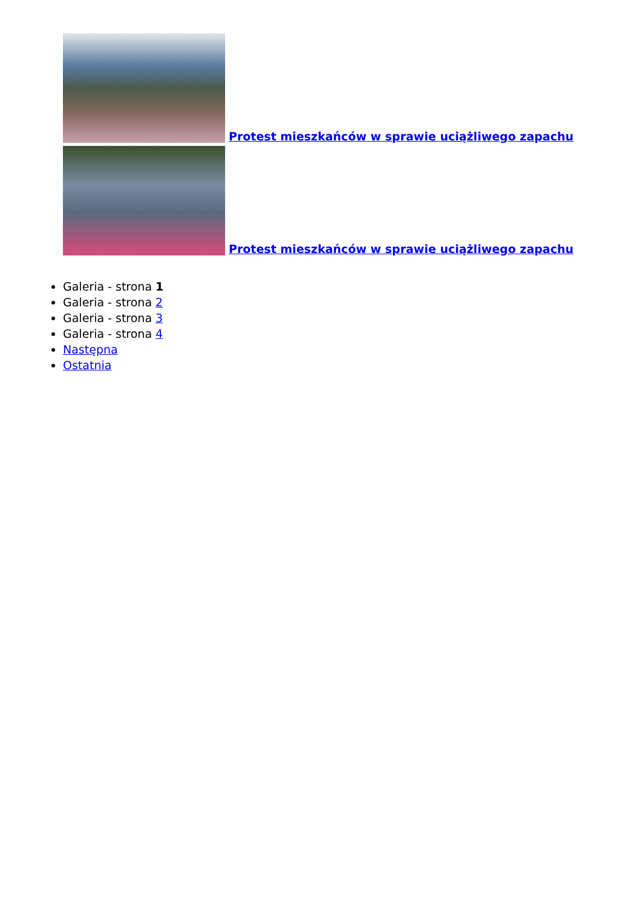Protest mieszkańców w sprawie uciążliwego zapachu
Protest mieszkańców w sprawie uciążliwego zapachu
Galeria - strona 1
Galeria - strona 2
Galeria - strona 3
Galeria - strona 4
Następna
Ostatnia